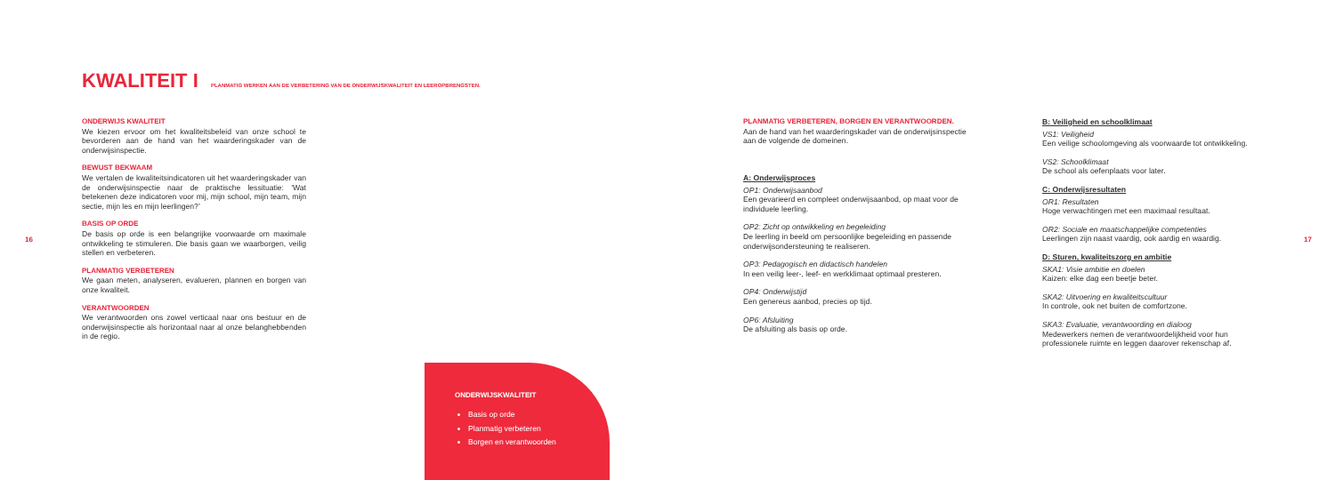KWALITEIT I PLANMATIG WERKEN AAN DE VERBETERING VAN DE ONDERWIJSKWALITEIT EN LEEROPBRENGSTEN.
ONDERWIJS KWALITEIT
We kiezen ervoor om het kwaliteitsbeleid van onze school te bevorderen aan de hand van het waarderingskader van de onderwijsinspectie.
BEWUST BEKWAAM
We vertalen de kwaliteitsindicatoren uit het waarderingskader van de onderwijsinspectie naar de praktische lessituatie: ‘Wat betekenen deze indicatoren voor mij, mijn school, mijn team, mijn sectie, mijn les en mijn leerlingen?’
BASIS OP ORDE
De basis op orde is een belangrijke voorwaarde om maximale ontwikkeling te stimuleren. Die basis gaan we waarborgen, veilig stellen en verbeteren.
PLANMATIG VERBETEREN
We gaan meten, analyseren, evalueren, plannen en borgen van onze kwaliteit.
VERANTWOORDEN
We verantwoorden ons zowel verticaal naar ons bestuur en de onderwijsinspectie als horizontaal naar al onze belanghebbenden in de regio.
16 17
ONDERWIJSKWALITEIT
Basis op orde
Planmatig verbeteren
Borgen en verantwoorden
PLANMATIG VERBETEREN, BORGEN EN VERANTWOORDEN.
Aan de hand van het waarderingskader van de onderwijsinspectie aan de volgende de domeinen.
A: Onderwijsproces
OP1: Onderwijsaanbod
Een gevarieerd en compleet onderwijsaanbod, op maat voor de individuele leerling.
OP2: Zicht op ontwikkeling en begeleiding
De leerling in beeld om persoonlijke begeleiding en passende onderwijsondersteuning te realiseren.
OP3: Pedagogisch en didactisch handelen
In een veilig leer-, leef- en werkklimaat optimaal presteren.
OP4: Onderwijstijd
Een genereus aanbod, precies op tijd.
OP6: Afsluiting
De afsluiting als basis op orde.
B: Veiligheid en schoolklimaat
VS1: Veiligheid
Een veilige schoolomgeving als voorwaarde tot ontwikkeling.
VS2: Schoolklimaat
De school als oefenplaats voor later.
C: Onderwijsresultaten
OR1: Resultaten
Hoge verwachtingen met een maximaal resultaat.
OR2: Sociale en maatschappelijke competenties
Leerlingen zijn naast vaardig, ook aardig en waardig.
D: Sturen, kwaliteitszorg en ambitie
SKA1: Visie ambitie en doelen
Kaizen: elke dag een beetje beter.
SKA2: Uitvoering en kwaliteitscultuur
In controle, ook net buiten de comfortzone.
SKA3: Evaluatie, verantwoording en dialoog
Medewerkers nemen de verantwoordelijkheid voor hun professionele ruimte en leggen daarover rekenschap af.